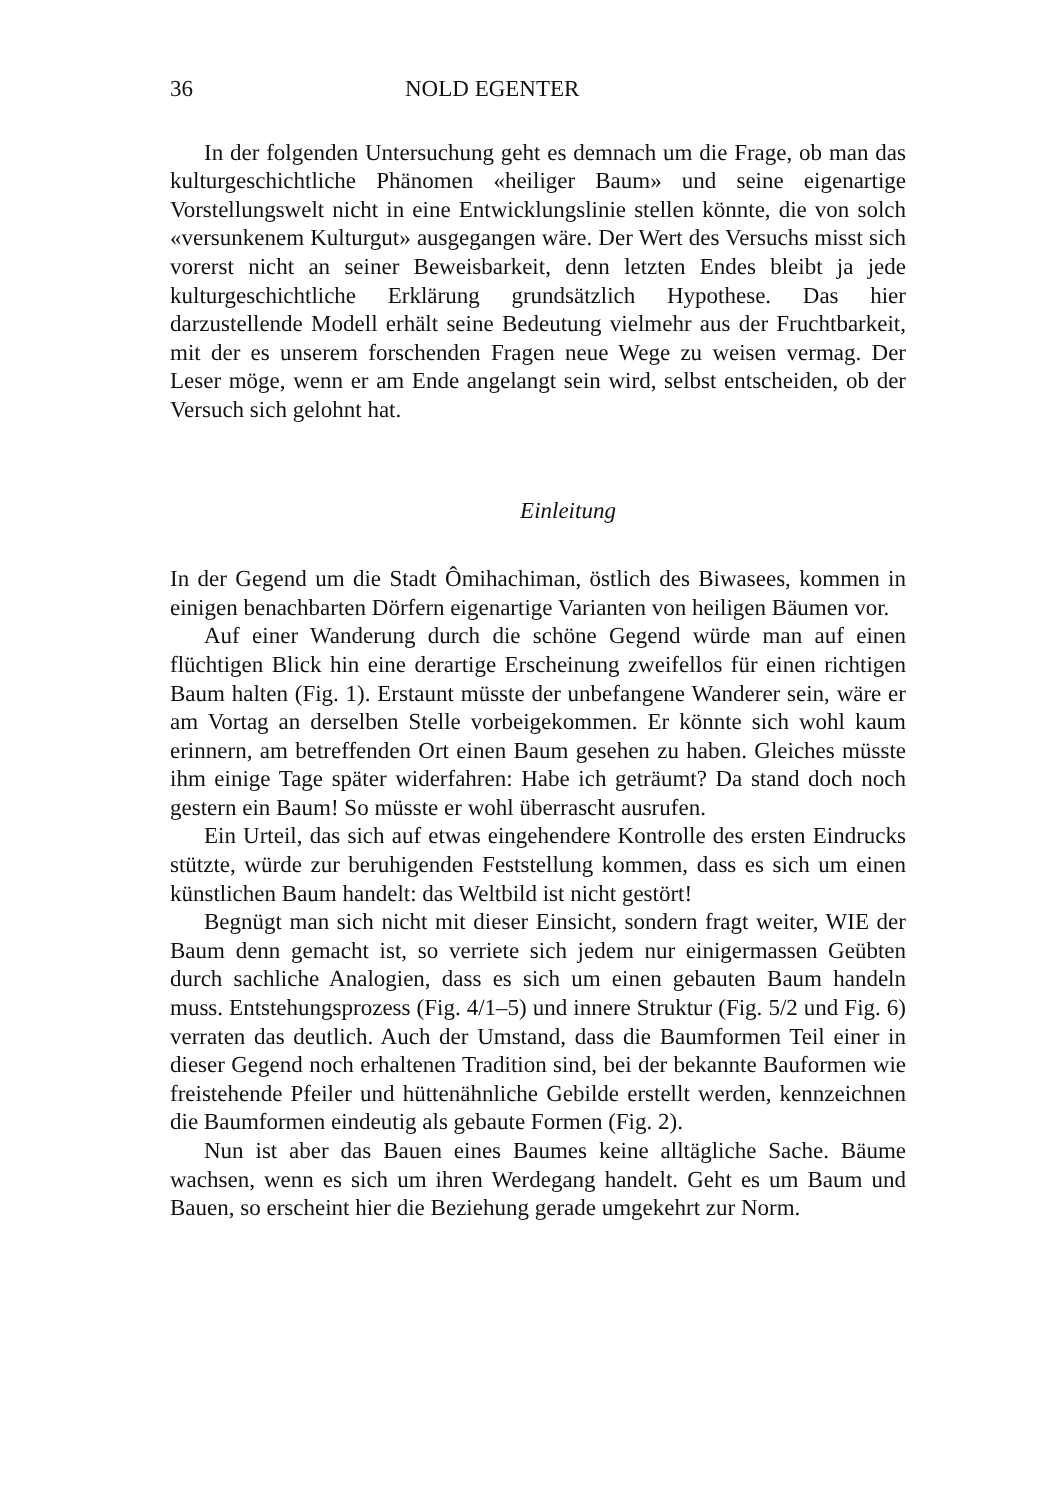36 NOLD EGENTER
In der folgenden Untersuchung geht es demnach um die Frage, ob man das kulturgeschichtliche Phänomen «heiliger Baum» und seine eigenartige Vorstellungswelt nicht in eine Entwicklungslinie stellen könnte, die von solch «versunkenem Kulturgut» ausgegangen wäre. Der Wert des Versuchs misst sich vorerst nicht an seiner Beweisbarkeit, denn letzten Endes bleibt ja jede kulturgeschichtliche Erklärung grundsätzlich Hypothese. Das hier darzustellende Modell erhält seine Bedeutung vielmehr aus der Fruchtbarkeit, mit der es unserem forschenden Fragen neue Wege zu weisen vermag. Der Leser möge, wenn er am Ende angelangt sein wird, selbst entscheiden, ob der Versuch sich gelohnt hat.
Einleitung
In der Gegend um die Stadt Ômihachiman, östlich des Biwasees, kommen in einigen benachbarten Dörfern eigenartige Varianten von heiligen Bäumen vor.
Auf einer Wanderung durch die schöne Gegend würde man auf einen flüchtigen Blick hin eine derartige Erscheinung zweifellos für einen richtigen Baum halten (Fig. 1). Erstaunt müsste der unbefangene Wanderer sein, wäre er am Vortag an derselben Stelle vorbeigekommen. Er könnte sich wohl kaum erinnern, am betreffenden Ort einen Baum gesehen zu haben. Gleiches müsste ihm einige Tage später widerfahren: Habe ich geträumt? Da stand doch noch gestern ein Baum! So müsste er wohl überrascht ausrufen.
Ein Urteil, das sich auf etwas eingehendere Kontrolle des ersten Eindrucks stützte, würde zur beruhigenden Feststellung kommen, dass es sich um einen künstlichen Baum handelt: das Weltbild ist nicht gestört!
Begnügt man sich nicht mit dieser Einsicht, sondern fragt weiter, WIE der Baum denn gemacht ist, so verriete sich jedem nur einigermassen Geübten durch sachliche Analogien, dass es sich um einen gebauten Baum handeln muss. Entstehungsprozess (Fig. 4/1–5) und innere Struktur (Fig. 5/2 und Fig. 6) verraten das deutlich. Auch der Umstand, dass die Baumformen Teil einer in dieser Gegend noch erhaltenen Tradition sind, bei der bekannte Bauformen wie freistehende Pfeiler und hüttenähnliche Gebilde erstellt werden, kennzeichnen die Baumformen eindeutig als gebaute Formen (Fig. 2).
Nun ist aber das Bauen eines Baumes keine alltägliche Sache. Bäume wachsen, wenn es sich um ihren Werdegang handelt. Geht es um Baum und Bauen, so erscheint hier die Beziehung gerade umgekehrt zur Norm.